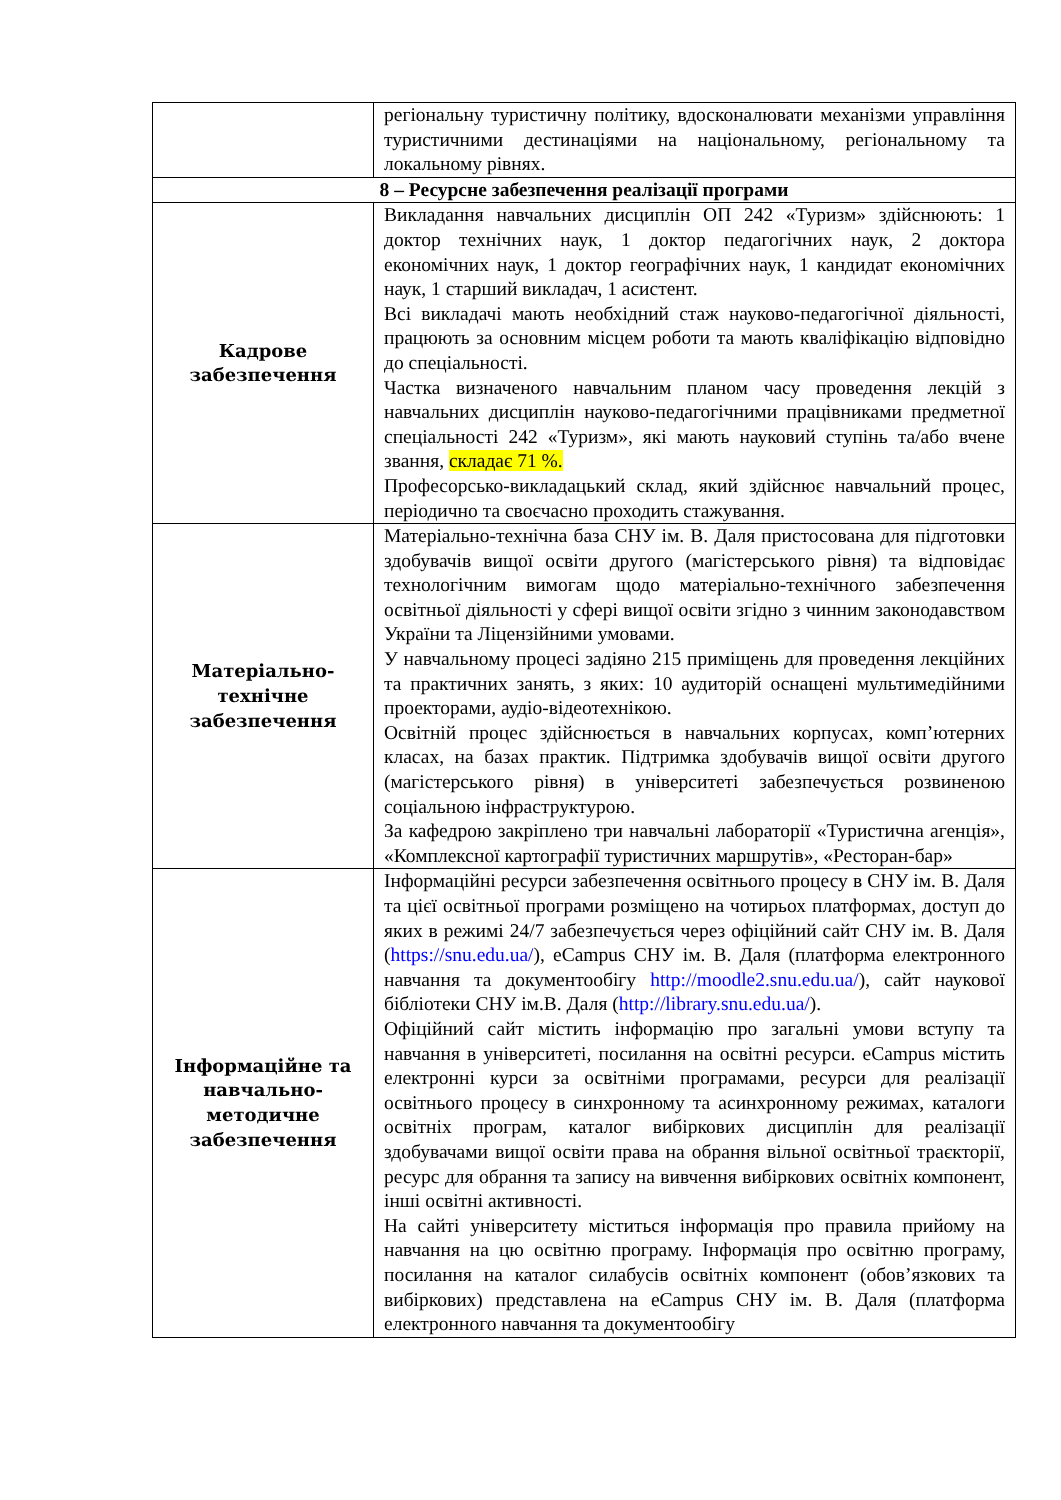| | регіональну туристичну політику, вдосконалювати механізми управління туристичними дестинаціями на національному, регіональному та локальному рівнях. |
| 8 – Ресурсне забезпечення реалізації програми | |
| Кадрове забезпечення | Викладання навчальних дисциплін ОП 242 «Туризм» здійснюють: 1 доктор технічних наук, 1 доктор педагогічних наук, 2 доктора економічних наук, 1 доктор географічних наук, 1 кандидат економічних наук, 1 старший викладач, 1 асистент. Всі викладачі мають необхідний стаж науково-педагогічної діяльності, працюють за основним місцем роботи та мають кваліфікацію відповідно до спеціальності. Частка визначеного навчальним планом часу проведення лекцій з навчальних дисциплін науково-педагогічними працівниками предметної спеціальності 242 «Туризм», які мають науковий ступінь та/або вчене звання, складає 71 %. Професорсько-викладацький склад, який здійснює навчальний процес, періодично та своєчасно проходить стажування. |
| Матеріально-технічне забезпечення | Матеріально-технічна база СНУ ім. В. Даля пристосована для підготовки здобувачів вищої освіти другого (магістерського рівня) та відповідає технологічним вимогам щодо матеріально-технічного забезпечення освітньої діяльності у сфері вищої освіти згідно з чинним законодавством України та Ліцензійними умовами. У навчальному процесі задіяно 215 приміщень для проведення лекційних та практичних занять, з яких: 10 аудиторій оснащені мультимедійними проекторами, аудіо-відеотехнікою. Освітній процес здійснюється в навчальних корпусах, комп’ютерних класах, на базах практик. Підтримка здобувачів вищої освіти другого (магістерського рівня) в університеті забезпечується розвиненою соціальною інфраструктурою. За кафедрою закріплено три навчальні лабораторії «Туристична агенція», «Комплексної картографії туристичних маршрутів», «Ресторан-бар» |
| Інформаційне та навчально-методичне забезпечення | Інформаційні ресурси забезпечення освітнього процесу в СНУ ім. В. Даля та цієї освітньої програми розміщено на чотирьох платформах, доступ до яких в режимі 24/7 забезпечується через офіційний сайт СНУ ім. В. Даля ( https://snu.edu.ua/ ), eCampus СНУ ім. В. Даля (платформа електронного навчання та документообігу http://moodle2.snu.edu.ua/ ), сайт наукової бібліотеки СНУ ім.В. Даля ( http://library.snu.edu.ua/ ). Офіційний сайт містить інформацію про загальні умови вступу та навчання в університеті, посилання на освітні ресурси. eCampus містить електронні курси за освітніми програмами, ресурси для реалізації освітнього процесу в синхронному та асинхронному режимах, каталоги освітніх програм, каталог вибіркових дисциплін для реалізації здобувачами вищої освіти права на обрання вільної освітньої траєкторії, ресурс для обрання та запису на вивчення вибіркових освітніх компонент, інші освітні активності. На сайті університету міститься інформація про правила прийому на навчання на цю освітню програму. Інформація про освітню програму, посилання на каталог силабусів освітніх компонент (обов’язкових та вибіркових) представлена на eCampus СНУ ім. В. Даля (платформа електронного навчання та документообігу |